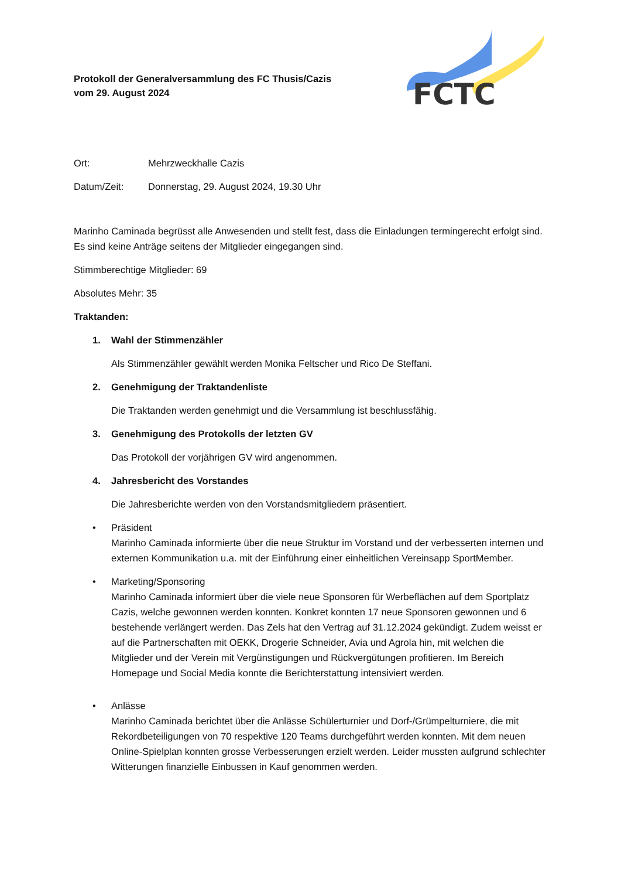FCTC
Protokoll der Generalversammlung des FC Thusis/Cazis
vom 29. August 2024
Ort: Mehrzweckhalle Cazis
Datum/Zeit: Donnerstag, 29. August 2024, 19.30 Uhr
Marinho Caminada begrüsst alle Anwesenden und stellt fest, dass die Einladungen termingerecht erfolgt sind. Es sind keine Anträge seitens der Mitglieder eingegangen sind.
Stimmberechtige Mitglieder: 69
Absolutes Mehr: 35
Traktanden:
1. Wahl der Stimmenzähler
Als Stimmenzähler gewählt werden Monika Feltscher und Rico De Steffani.
2. Genehmigung der Traktandenliste
Die Traktanden werden genehmigt und die Versammlung ist beschlussfähig.
3. Genehmigung des Protokolls der letzten GV
Das Protokoll der vorjährigen GV wird angenommen.
4. Jahresbericht des Vorstandes
Die Jahresberichte werden von den Vorstandsmitgliedern präsentiert.
• Präsident
Marinho Caminada informierte über die neue Struktur im Vorstand und der verbesserten internen und externen Kommunikation u.a. mit der Einführung einer einheitlichen Vereinsapp SportMember.
• Marketing/Sponsoring
Marinho Caminada informiert über die viele neue Sponsoren für Werbeflächen auf dem Sportplatz Cazis, welche gewonnen werden konnten. Konkret konnten 17 neue Sponsoren gewonnen und 6 bestehende verlängert werden. Das Zels hat den Vertrag auf 31.12.2024 gekündigt. Zudem weisst er auf die Partnerschaften mit OEKK, Drogerie Schneider, Avia und Agrola hin, mit welchen die Mitglieder und der Verein mit Vergünstigungen und Rückvergütungen profitieren. Im Bereich Homepage und Social Media konnte die Berichterstattung intensiviert werden.
• Anlässe
Marinho Caminada berichtet über die Anlässe Schülerturnier und Dorf-/Grümpelturniere, die mit Rekordbeteiligungen von 70 respektive 120 Teams durchgeführt werden konnten. Mit dem neuen Online-Spielplan konnten grosse Verbesserungen erzielt werden. Leider mussten aufgrund schlechter Witterungen finanzielle Einbussen in Kauf genommen werden.